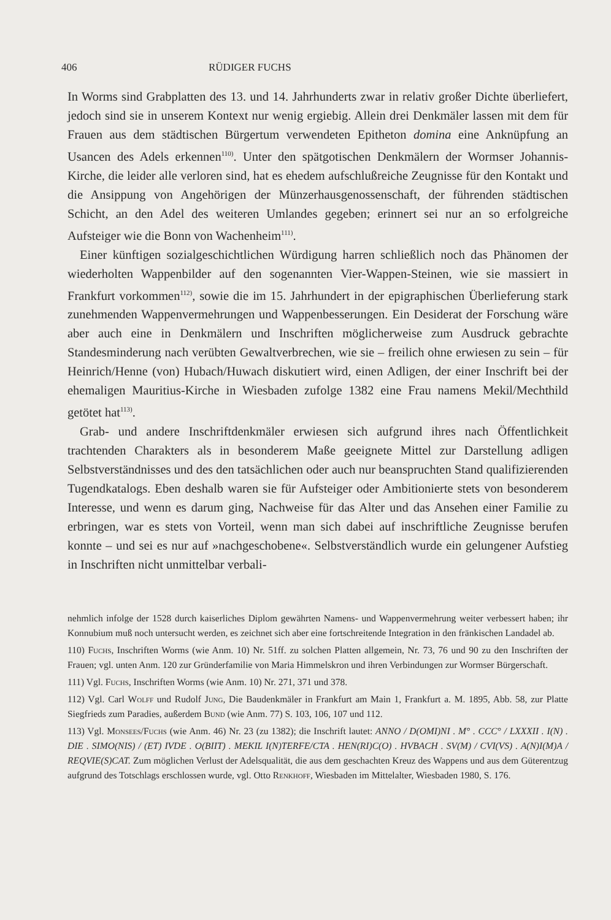406 RÜDIGER FUCHS
In Worms sind Grabplatten des 13. und 14. Jahrhunderts zwar in relativ großer Dichte überliefert, jedoch sind sie in unserem Kontext nur wenig ergiebig. Allein drei Denkmäler lassen mit dem für Frauen aus dem städtischen Bürgertum verwendeten Epitheton domina eine Anknüpfung an Usancen des Adels erkennen<sup>110)</sup>. Unter den spätgotischen Denkmälern der Wormser Johannis-Kirche, die leider alle verloren sind, hat es ehedem aufschlußreiche Zeugnisse für den Kontakt und die Ansippung von Angehörigen der Münzerhausgenossenschaft, der führenden städtischen Schicht, an den Adel des weiteren Umlandes gegeben; erinnert sei nur an so erfolgreiche Aufsteiger wie die Bonn von Wachenheim<sup>111)</sup>.
Einer künftigen sozialgeschichtlichen Würdigung harren schließlich noch das Phänomen der wiederholten Wappenbilder auf den sogenannten Vier-Wappen-Steinen, wie sie massiert in Frankfurt vorkommen<sup>112)</sup>, sowie die im 15. Jahrhundert in der epigraphischen Überlieferung stark zunehmenden Wappenvermehrungen und Wappenbesserungen. Ein Desiderat der Forschung wäre aber auch eine in Denkmälern und Inschriften möglicherweise zum Ausdruck gebrachte Standesminderung nach verübten Gewaltverbrechen, wie sie – freilich ohne erwiesen zu sein – für Heinrich/Henne (von) Hubach/Huwach diskutiert wird, einen Adligen, der einer Inschrift bei der ehemaligen Mauritius-Kirche in Wiesbaden zufolge 1382 eine Frau namens Mekil/Mechthild getötet hat<sup>113)</sup>.
Grab- und andere Inschriftdenkmäler erwiesen sich aufgrund ihres nach Öffentlichkeit trachtenden Charakters als in besonderem Maße geeignete Mittel zur Darstellung adligen Selbstverständnisses und des den tatsächlichen oder auch nur beanspruchten Stand qualifizierenden Tugendkatalogs. Eben deshalb waren sie für Aufsteiger oder Ambitionierte stets von besonderem Interesse, und wenn es darum ging, Nachweise für das Alter und das Ansehen einer Familie zu erbringen, war es stets von Vorteil, wenn man sich dabei auf inschriftliche Zeugnisse berufen konnte – und sei es nur auf »nachgeschobene«. Selbstverständlich wurde ein gelungener Aufstieg in Inschriften nicht unmittelbar verbali-
nehmlich infolge der 1528 durch kaiserliches Diplom gewährten Namens- und Wappenvermehrung weiter verbessert haben; ihr Konnubium muß noch untersucht werden, es zeichnet sich aber eine fortschreitende Integration in den fränkischen Landadel ab.
110) Fuchs, Inschriften Worms (wie Anm. 10) Nr. 51ff. zu solchen Platten allgemein, Nr. 73, 76 und 90 zu den Inschriften der Frauen; vgl. unten Anm. 120 zur Gründerfamilie von Maria Himmelskron und ihren Verbindungen zur Wormser Bürgerschaft.
111) Vgl. Fuchs, Inschriften Worms (wie Anm. 10) Nr. 271, 371 und 378.
112) Vgl. Carl Wolff und Rudolf Jung, Die Baudenkmäler in Frankfurt am Main 1, Frankfurt a. M. 1895, Abb. 58, zur Platte Siegfrieds zum Paradies, außerdem Bund (wie Anm. 77) S. 103, 106, 107 und 112.
113) Vgl. Monsees/Fuchs (wie Anm. 46) Nr. 23 (zu 1382); die Inschrift lautet: ANNO / D(OMI)NI . M° . CCC° / LXXXII . I(N) . DIE . SIMO(NIS) / (ET) IVDE . O(BIIT) . MEKIL I(N)TERFE/CTA . HEN(RI)C(O) . HVBACH . SV(M) / CVI(VS) . A(N)I(M)A / REQVIE(S)CAT. Zum möglichen Verlust der Adelsqualität, die aus dem geschachten Kreuz des Wappens und aus dem Güterentzug aufgrund des Totschlags erschlossen wurde, vgl. Otto Renkhoff, Wiesbaden im Mittelalter, Wiesbaden 1980, S. 176.